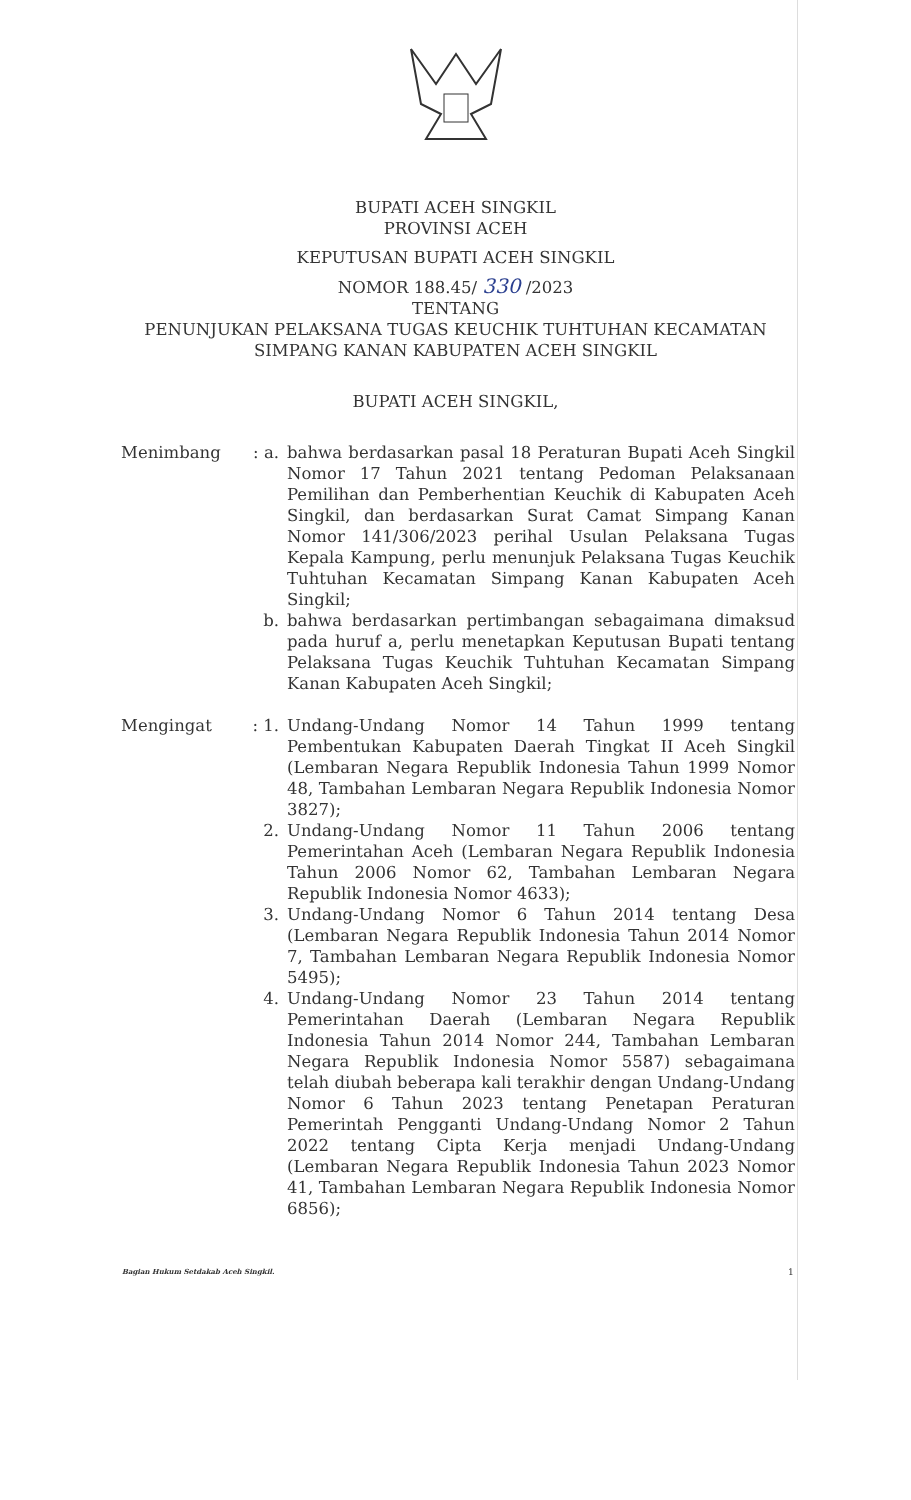BUPATI ACEH SINGKIL
PROVINSI ACEH
KEPUTUSAN BUPATI ACEH SINGKIL
NOMOR 188.45/ 330 /2023
TENTANG
PENUNJUKAN PELAKSANA TUGAS KEUCHIK TUHTUHAN KECAMATAN
SIMPANG KANAN KABUPATEN ACEH SINGKIL
BUPATI ACEH SINGKIL,
Menimbang : a. bahwa berdasarkan pasal 18 Peraturan Bupati Aceh Singkil Nomor 17 Tahun 2021 tentang Pedoman Pelaksanaan Pemilihan dan Pemberhentian Keuchik di Kabupaten Aceh Singkil, dan berdasarkan Surat Camat Simpang Kanan Nomor 141/306/2023 perihal Usulan Pelaksana Tugas Kepala Kampung, perlu menunjuk Pelaksana Tugas Keuchik Tuhtuhan Kecamatan Simpang Kanan Kabupaten Aceh Singkil;
b. bahwa berdasarkan pertimbangan sebagaimana dimaksud pada huruf a, perlu menetapkan Keputusan Bupati tentang Pelaksana Tugas Keuchik Tuhtuhan Kecamatan Simpang Kanan Kabupaten Aceh Singkil;
Mengingat : 1. Undang-Undang Nomor 14 Tahun 1999 tentang Pembentukan Kabupaten Daerah Tingkat II Aceh Singkil (Lembaran Negara Republik Indonesia Tahun 1999 Nomor 48, Tambahan Lembaran Negara Republik Indonesia Nomor 3827);
2. Undang-Undang Nomor 11 Tahun 2006 tentang Pemerintahan Aceh (Lembaran Negara Republik Indonesia Tahun 2006 Nomor 62, Tambahan Lembaran Negara Republik Indonesia Nomor 4633);
3. Undang-Undang Nomor 6 Tahun 2014 tentang Desa (Lembaran Negara Republik Indonesia Tahun 2014 Nomor 7, Tambahan Lembaran Negara Republik Indonesia Nomor 5495);
4. Undang-Undang Nomor 23 Tahun 2014 tentang Pemerintahan Daerah (Lembaran Negara Republik Indonesia Tahun 2014 Nomor 244, Tambahan Lembaran Negara Republik Indonesia Nomor 5587) sebagaimana telah diubah beberapa kali terakhir dengan Undang-Undang Nomor 6 Tahun 2023 tentang Penetapan Peraturan Pemerintah Pengganti Undang-Undang Nomor 2 Tahun 2022 tentang Cipta Kerja menjadi Undang-Undang (Lembaran Negara Republik Indonesia Tahun 2023 Nomor 41, Tambahan Lembaran Negara Republik Indonesia Nomor 6856);
Bagian Hukum Setdakab Aceh Singkil.
1